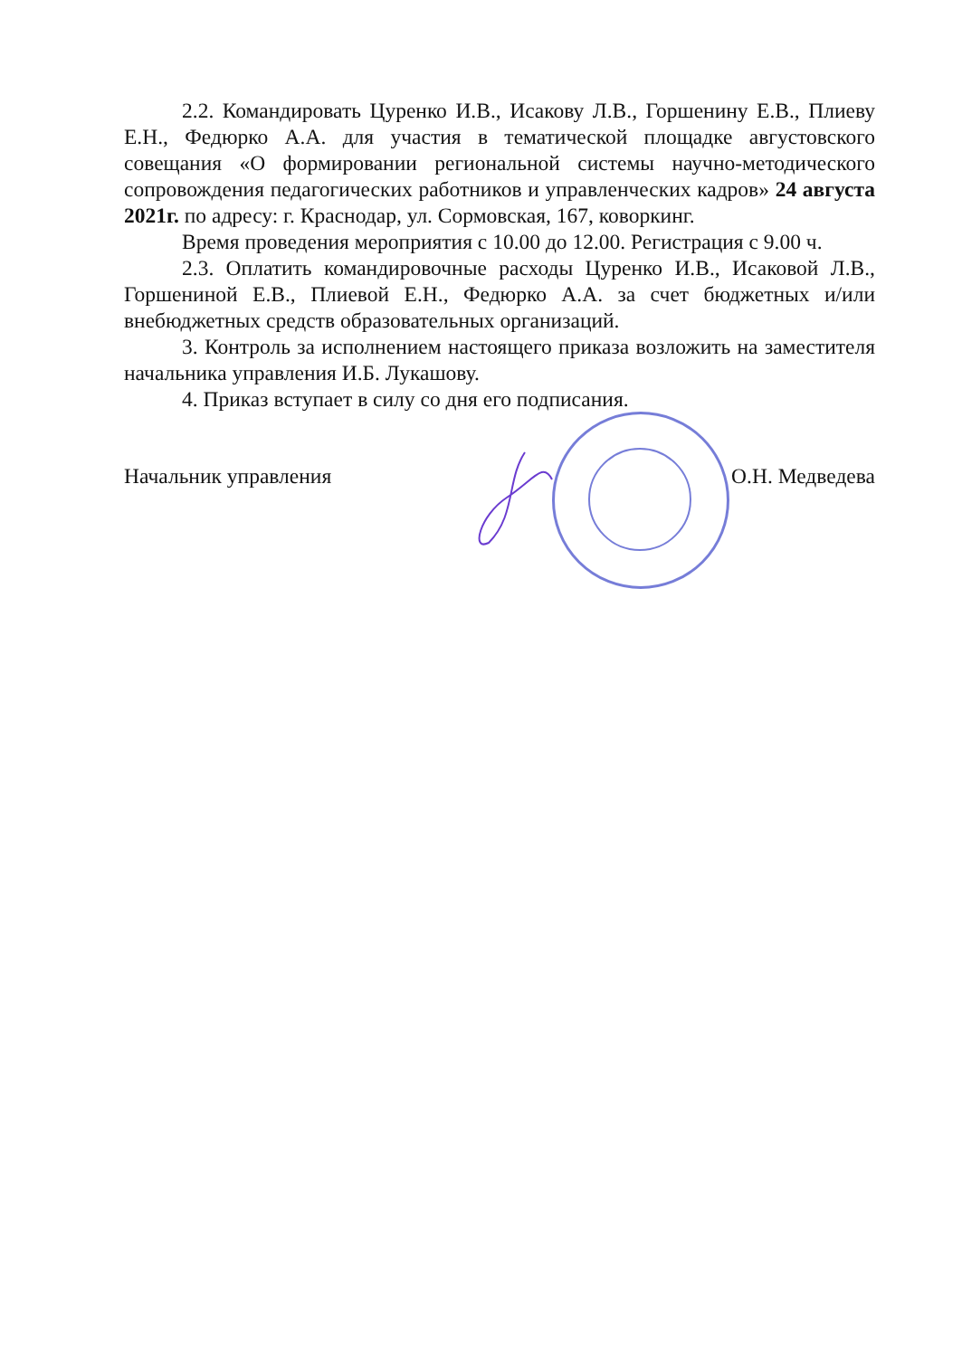2.2. Командировать Цуренко И.В., Исакову Л.В., Горшенину Е.В., Плиеву Е.Н., Федюрко А.А. для участия в тематической площадке августовского совещания «О формировании региональной системы научно-методического сопровождения педагогических работников и управленческих кадров» 24 августа 2021г. по адресу: г. Краснодар, ул. Сормовская, 167, коворкинг.
Время проведения мероприятия с 10.00 до 12.00. Регистрация с 9.00 ч.
2.3. Оплатить командировочные расходы Цуренко И.В., Исаковой Л.В., Горшениной Е.В., Плиевой Е.Н., Федюрко А.А. за счет бюджетных и/или внебюджетных средств образовательных организаций.
3. Контроль за исполнением настоящего приказа возложить на заместителя начальника управления И.Б. Лукашову.
4. Приказ вступает в силу со дня его подписания.
Начальник управления О.Н. Медведева